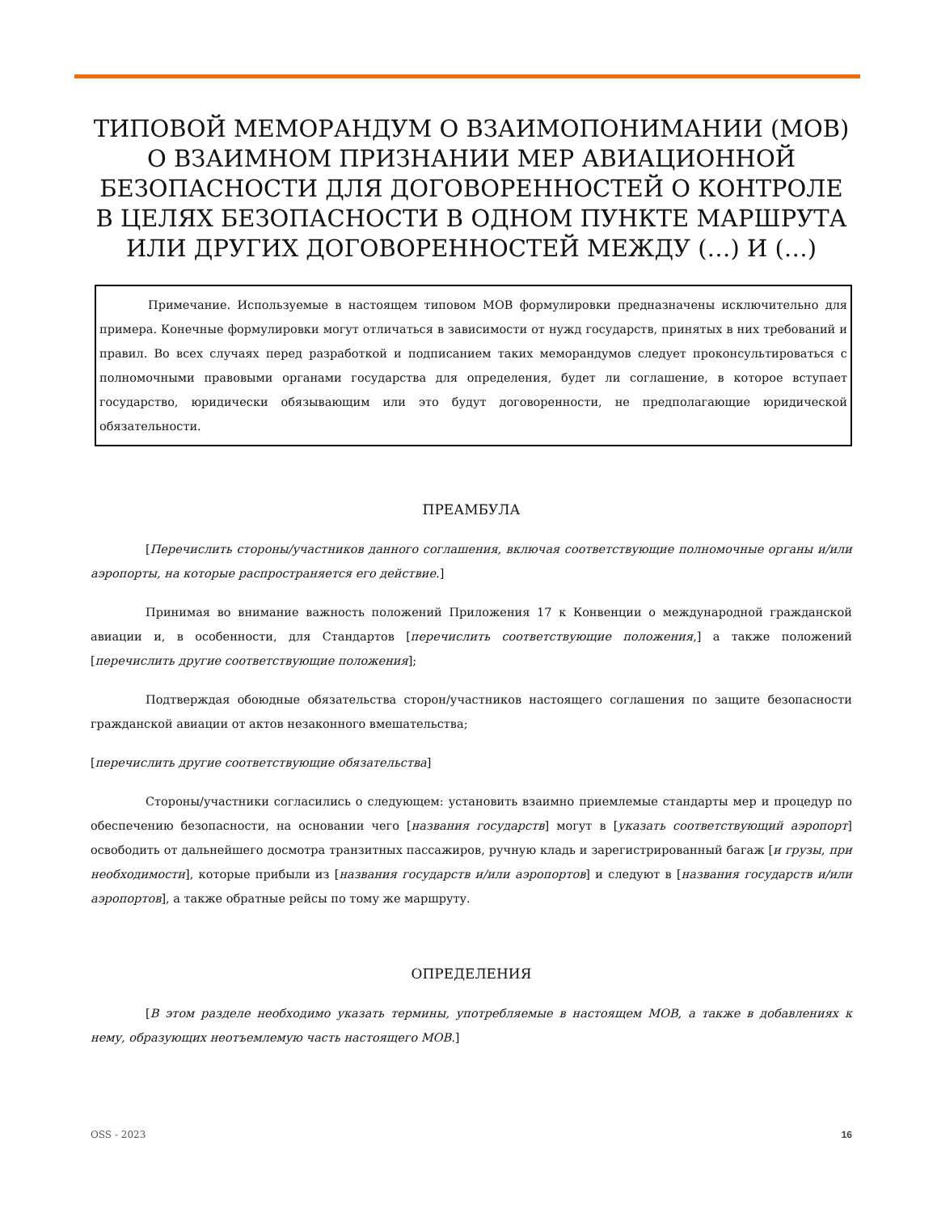ТИПОВОЙ МЕМОРАНДУМ О ВЗАИМОПОНИМАНИИ (МОВ)
О ВЗАИМНОМ ПРИЗНАНИИ МЕР АВИАЦИОННОЙ
БЕЗОПАСНОСТИ ДЛЯ ДОГОВОРЕННОСТЕЙ О КОНТРОЛЕ
В ЦЕЛЯХ БЕЗОПАСНОСТИ В ОДНОМ ПУНКТЕ МАРШРУТА
ИЛИ ДРУГИХ ДОГОВОРЕННОСТЕЙ МЕЖДУ (…) И (…)
Примечание. Используемые в настоящем типовом МОВ формулировки предназначены исключительно для примера. Конечные формулировки могут отличаться в зависимости от нужд государств, принятых в них требований и правил. Во всех случаях перед разработкой и подписанием таких меморандумов следует проконсультироваться с полномочными правовыми органами государства для определения, будет ли соглашение, в которое вступает государство, юридически обязывающим или это будут договоренности, не предполагающие юридической обязательности.
ПРЕАМБУЛА
[Перечислить стороны/участников данного соглашения, включая соответствующие полномочные органы и/или аэропорты, на которые распространяется его действие.]
Принимая во внимание важность положений Приложения 17 к Конвенции о международной гражданской авиации и, в особенности, для Стандартов [перечислить соответствующие положения,] а также положений [перечислить другие соответствующие положения];
Подтверждая обоюдные обязательства сторон/участников настоящего соглашения по защите безопасности гражданской авиации от актов незаконного вмешательства;
[перечислить другие соответствующие обязательства]
Стороны/участники согласились о следующем: установить взаимно приемлемые стандарты мер и процедур по обеспечению безопасности, на основании чего [названия государств] могут в [указать соответствующий аэропорт] освободить от дальнейшего досмотра транзитных пассажиров, ручную кладь и зарегистрированный багаж [и грузы, при необходимости], которые прибыли из [названия государств и/или аэропортов] и следуют в [названия государств и/или аэропортов], а также обратные рейсы по тому же маршруту.
ОПРЕДЕЛЕНИЯ
[В этом разделе необходимо указать термины, употребляемые в настоящем МОВ, а также в добавлениях к нему, образующих неотъемлемую часть настоящего МОВ.]
OSS - 2023 16